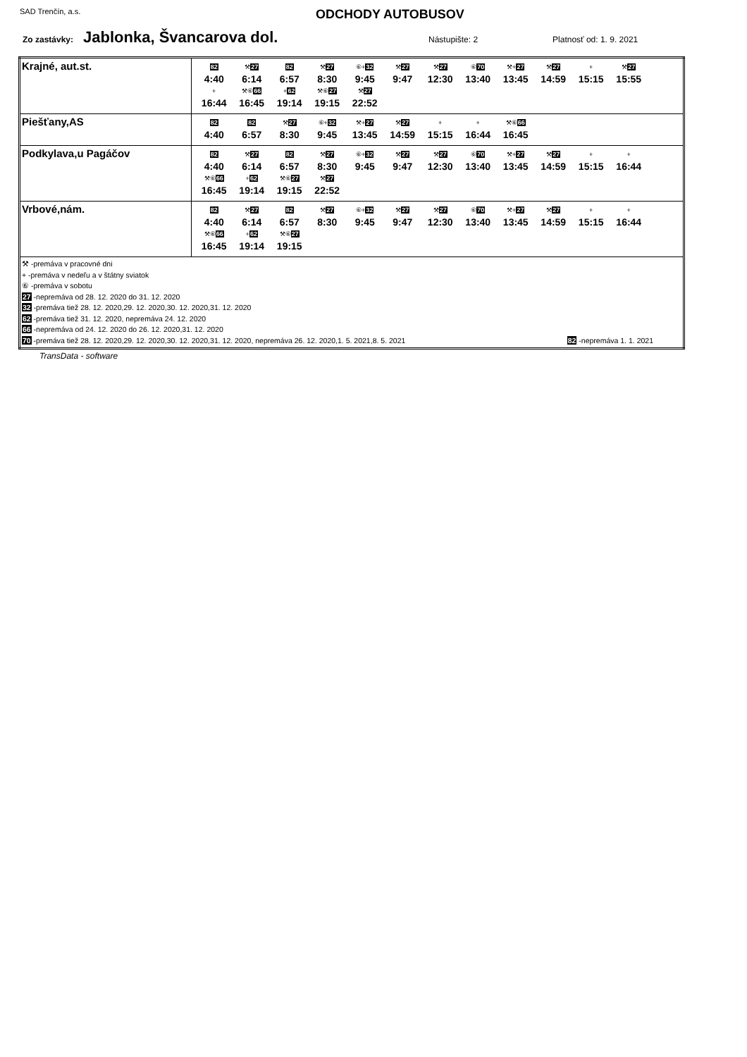SAD Trenčín, a.s.
ODCHODY AUTOBUSOV
Zo zastávky: Jablonka, Švancarova dol. Nástupište: 2 Platnosť od: 1. 9. 2021
| Krajné, aut.st. | 82 4:40 ⚒ 27 6:14 82 6:57 ⚒ 27 8:30 ⑥+ 32 9:45 ⚒ 27 9:47 ⚒ 27 12:30 ⑥ 70 13:40 ⚒+ 27 13:45 ⚒ 27 14:59 + 15:15 ⚒ 27 15:55 + 16:44 ⚒⑥ 66 16:45 + 62 19:14 ⚒⑥ 27 19:15 ⚒ 27 22:52 |
| Piešťany,AS | 82 4:40 82 6:57 ⚒ 27 8:30 ⑥+ 32 9:45 ⚒+ 27 13:45 ⚒ 27 14:59 + 15:15 + 16:44 ⚒⑥ 66 16:45 |
| Podkylava,u Pagáčov | 82 4:40 ⚒ 27 6:14 82 6:57 ⚒ 27 8:30 ⑥+ 32 9:45 ⚒ 27 9:47 ⚒ 27 12:30 ⑥ 70 13:40 ⚒+ 27 13:45 ⚒ 27 14:59 + 15:15 + 16:44 ⚒⑥ 66 16:45 + 62 19:14 ⚒⑥ 27 19:15 ⚒ 27 22:52 |
| Vrbové,nám. | 82 4:40 ⚒ 27 6:14 82 6:57 ⚒ 27 8:30 ⑥+ 32 9:45 ⚒ 27 9:47 ⚒ 27 12:30 ⑥ 70 13:40 ⚒+ 27 13:45 ⚒ 27 14:59 + 15:15 + 16:44 ⚒⑥ 66 16:45 + 62 19:14 ⚒⑥ 27 19:15 |
| ⚒ -premáva v pracovné dni + -premáva v nedeľu a v štátny sviatok ⑥ -premáva v sobotu 27 -nepremáva od 28. 12. 2020 do 31. 12. 2020 32 -premáva tiež 28. 12. 2020,29. 12. 2020,30. 12. 2020,31. 12. 2020 62 -premáva tiež 31. 12. 2020, nepremáva 24. 12. 2020 66 -nepremáva od 24. 12. 2020 do 26. 12. 2020,31. 12. 2020 70 -premáva tiež 28. 12. 2020,29. 12. 2020,30. 12. 2020,31. 12. 2020, nepremáva 26. 12. 2020,1. 5. 2021,8. 5. 2021 82 -nepremáva 1. 1. 2021 | |
TransData - software